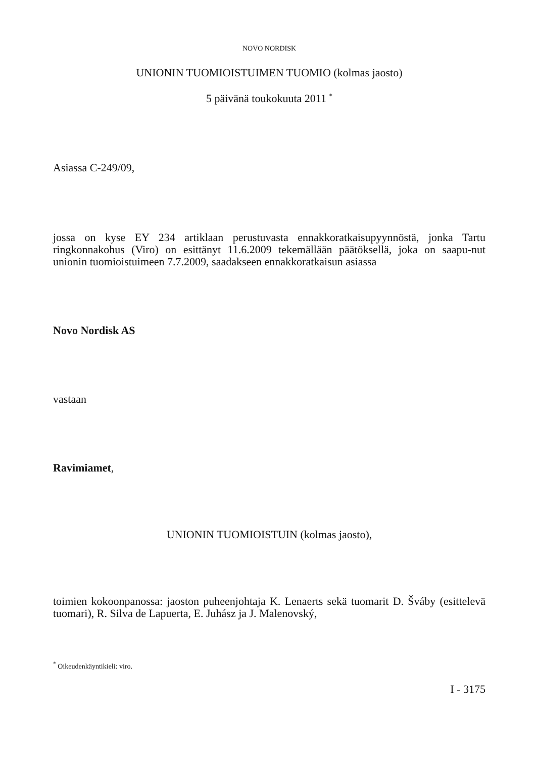NOVO NORDISK
UNIONIN TUOMIOISTUIMEN TUOMIO (kolmas jaosto)
5 päivänä toukokuuta 2011 <sup>*</sup>
Asiassa C-249/09,
jossa on kyse EY 234 artiklaan perustuvasta ennakkoratkaisupyynnöstä, jonka Tartu ringkonnakohus (Viro) on esittänyt 11.6.2009 tekemällään päätöksellä, joka on saapu-nut unionin tuomioistuimeen 7.7.2009, saadakseen ennakkoratkaisun asiassa
Novo Nordisk AS
vastaan
Ravimiamet,
UNIONIN TUOMIOISTUIN (kolmas jaosto),
toimien kokoonpanossa: jaoston puheenjohtaja K. Lenaerts sekä tuomarit D. Šváby (esittelevä tuomari), R. Silva de Lapuerta, E. Juhász ja J. Malenovský,
<sup>*</sup> Oikeudenkäyntikieli: viro.
I - 3175